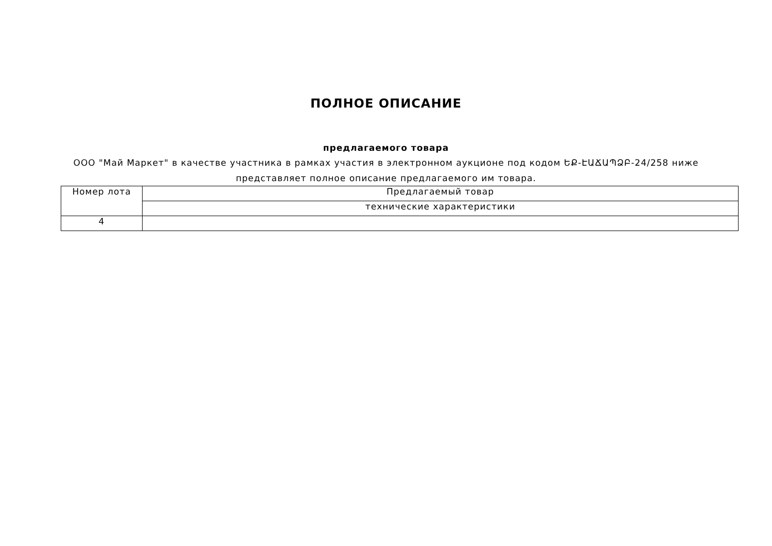ПОЛНОЕ ОПИСАНИЕ
предлагаемого товара
ООО "Май Маркет" в качестве участника в рамках участия в электронном аукционе под кодом ԵՔ-ԷԱՃԱՊՁԲ-24/258 ниже представляет полное описание предлагаемого им товара.
| Номер лота | Предлагаемый товар |
| | технические характеристики |
| 4 | |